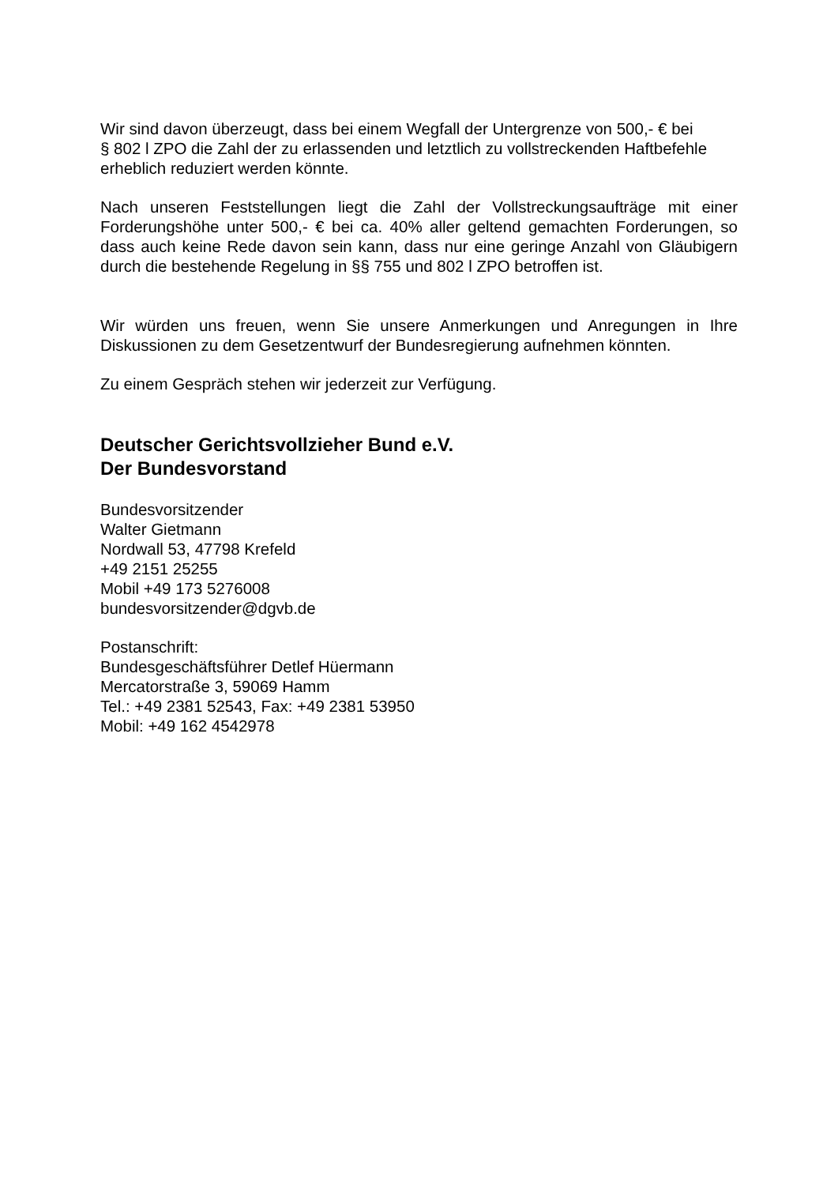Wir sind davon überzeugt, dass bei einem Wegfall der Untergrenze von 500,- € bei
§ 802 l ZPO die Zahl der zu erlassenden und letztlich zu vollstreckenden Haftbefehle erheblich reduziert werden könnte.
Nach unseren Feststellungen liegt die Zahl der Vollstreckungsaufträge mit einer Forderungshöhe unter 500,- € bei ca. 40% aller geltend gemachten Forderungen, so dass auch keine Rede davon sein kann, dass nur eine geringe Anzahl von Gläubigern durch die bestehende Regelung in §§ 755 und 802 l ZPO betroffen ist.
Wir würden uns freuen, wenn Sie unsere Anmerkungen und Anregungen in Ihre Diskussionen zu dem Gesetzentwurf der Bundesregierung aufnehmen könnten.
Zu einem Gespräch stehen wir jederzeit zur Verfügung.
Deutscher Gerichtsvollzieher Bund e.V.
Der Bundesvorstand
Bundesvorsitzender
Walter Gietmann
Nordwall 53, 47798 Krefeld
+49 2151 25255
Mobil +49 173 5276008
bundesvorsitzender@dgvb.de
Postanschrift:
Bundesgeschäftsführer Detlef Hüermann
Mercatorstraße 3, 59069 Hamm
Tel.: +49 2381 52543, Fax: +49 2381 53950
Mobil: +49 162 4542978